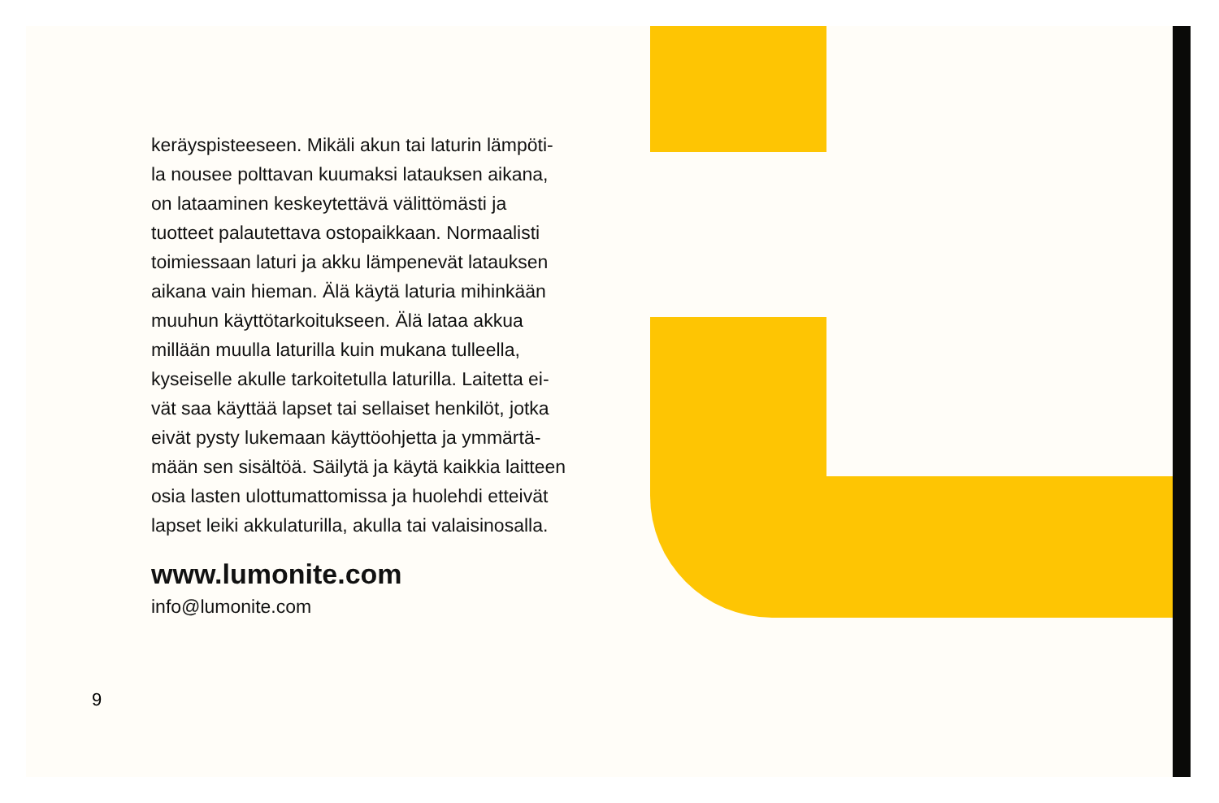keräyspisteeseen. Mikäli akun tai laturin lämpöti-
la nousee polttavan kuumaksi latauksen aikana,
on lataaminen keskeytettävä välittömästi ja
tuotteet palautettava ostopaikkaan. Normaalisti
toimiessaan laturi ja akku lämpenevät latauksen
aikana vain hieman. Älä käytä laturia mihinkään
muuhun käyttötarkoitukseen. Älä lataa akkua
millään muulla laturilla kuin mukana tulleella,
kyseiselle akulle tarkoitetulla laturilla. Laitetta ei-
vät saa käyttää lapset tai sellaiset henkilöt, jotka
eivät pysty lukemaan käyttöohjetta ja ymmärtä-
mään sen sisältöä. Säilytä ja käytä kaikkia laitteen
osia lasten ulottumattomissa ja huolehdi etteivät
lapset leiki akkulaturilla, akulla tai valaisinosalla.
www.lumonite.com
info@lumonite.com
9